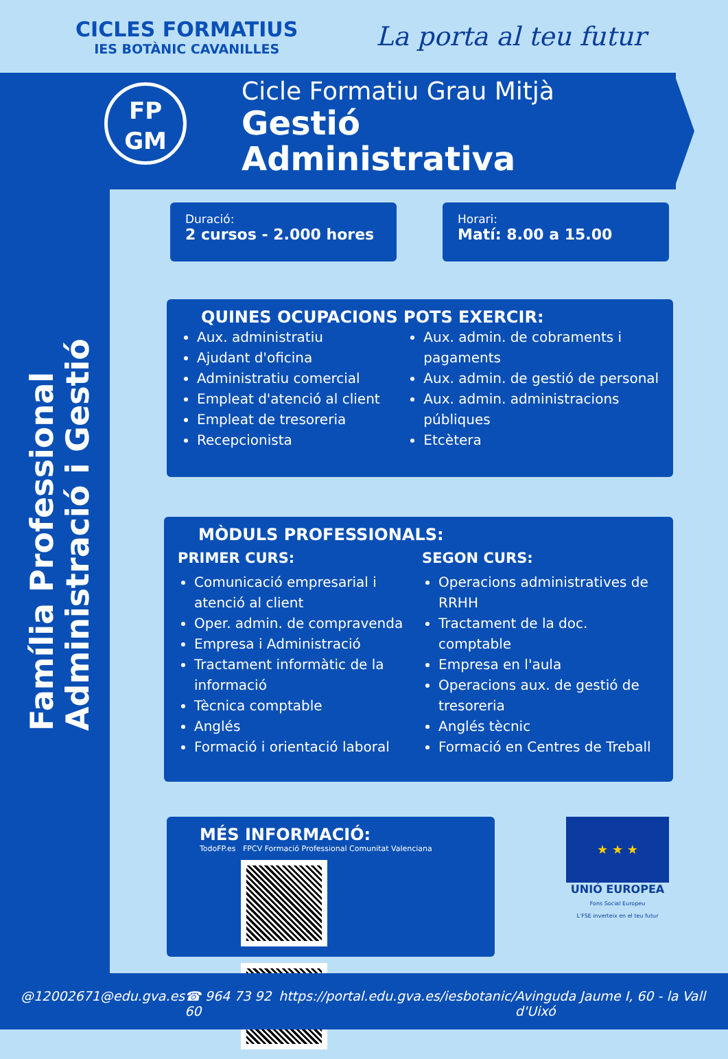CICLES FORMATIUS
IES BOTÀNIC CAVANILLES
La porta al teu futur
FP
GM
Cicle Formatiu Grau Mitjà
Gestió
Administrativa
Família Professional
Administració i Gestió
Duració:
2 cursos - 2.000 hores
Horari:
Matí: 8.00 a 15.00
QUINES OCUPACIONS POTS EXERCIR:
Aux. administratiu
Ajudant d'oficina
Administratiu comercial
Empleat d'atenció al client
Empleat de tresoreria
Recepcionista
Aux. admin. de cobraments i pagaments
Aux. admin. de gestió de personal
Aux. admin. administracions públiques
Etcètera
MÒDULS PROFESSIONALS:
PRIMER CURS:
Comunicació empresarial i atenció al client
Oper. admin. de compravenda
Empresa i Administració
Tractament informàtic de la informació
Tècnica comptable
Anglés
Formació i orientació laboral
SEGON CURS:
Operacions administratives de RRHH
Tractament de la doc. comptable
Empresa en l'aula
Operacions aux. de gestió de tresoreria
Anglés tècnic
Formació en Centres de Treball
MÉS INFORMACIÓ:
TodoFP.es FPCV Formació Professional Comunitat Valenciana
★ ★ ★
UNIÓ EUROPEA
Fons Social Europeu
L'FSE inverteix en el teu futur
@12002671@edu.gva.es ☎ 964 73 92 60 https://portal.edu.gva.es/iesbotanic/ Avinguda Jaume I, 60 - la Vall d'Uixó